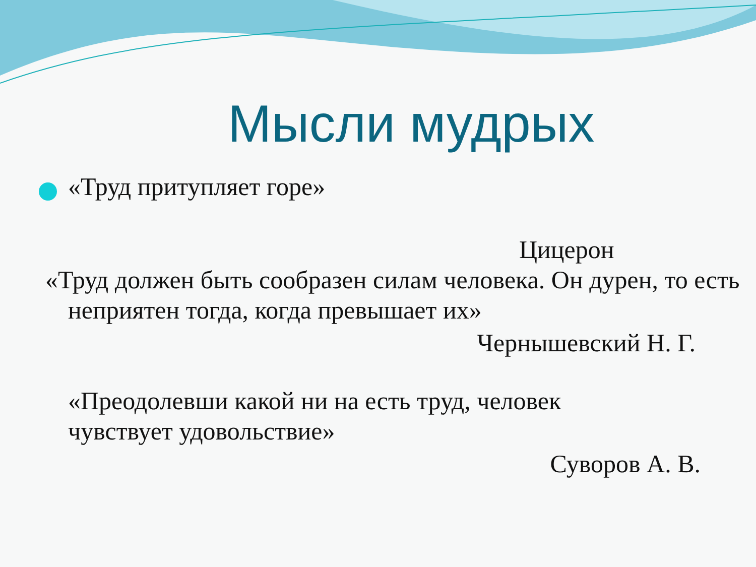Мысли мудрых
«Труд притупляет горе»
Цицерон
«Труд должен быть сообразен силам человека. Он дурен, то есть неприятен тогда, когда превышает их»
Чернышевский Н. Г.
«Преодолевши какой ни на есть труд, человек чувствует удовольствие»
Суворов А. В.